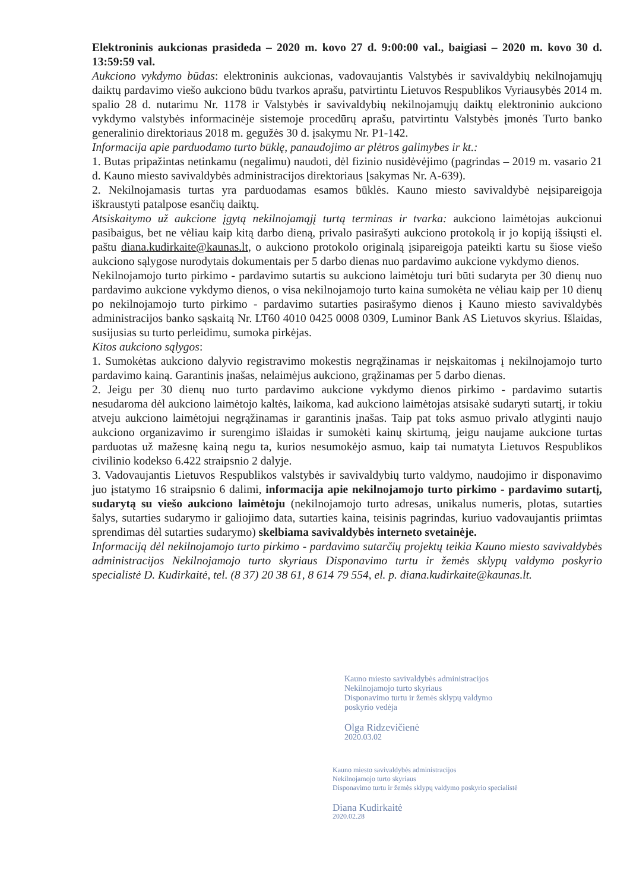Elektroninis aukcionas prasideda – 2020 m. kovo 27 d. 9:00:00 val., baigiasi – 2020 m. kovo 30 d. 13:59:59 val.
Aukciono vykdymo būdas: elektroninis aukcionas, vadovaujantis Valstybės ir savivaldybių nekilnojamųjų daiktų pardavimo viešo aukciono būdu tvarkos aprašu, patvirtintu Lietuvos Respublikos Vyriausybės 2014 m. spalio 28 d. nutarimu Nr. 1178 ir Valstybės ir savivaldybių nekilnojamųjų daiktų elektroninio aukciono vykdymo valstybės informacinėje sistemoje procedūrų aprašu, patvirtintu Valstybės įmonės Turto banko generalinio direktoriaus 2018 m. gegužės 30 d. įsakymu Nr. P1-142.
Informacija apie parduodamo turto būklę, panaudojimo ar plėtros galimybes ir kt.:
1. Butas pripažintas netinkamu (negalimu) naudoti, dėl fizinio nusidėvėjimo (pagrindas – 2019 m. vasario 21 d. Kauno miesto savivaldybės administracijos direktoriaus Įsakymas Nr. A-639).
2. Nekilnojamasis turtas yra parduodamas esamos būklės. Kauno miesto savivaldybė neįsipareigoja iškraustyti patalpose esančių daiktų.
Atsiskaitymo už aukcione įgytą nekilnojamąjį turtą terminas ir tvarka: aukciono laimėtojas aukcionui pasibaigus, bet ne vėliau kaip kitą darbo dieną, privalo pasirašyti aukciono protokolą ir jo kopiją išsiųsti el. paštu diana.kudirkaite@kaunas.lt, o aukciono protokolo originalą įsipareigoja pateikti kartu su šiose viešo aukciono sąlygose nurodytais dokumentais per 5 darbo dienas nuo pardavimo aukcione vykdymo dienos.
Nekilnojamojo turto pirkimo - pardavimo sutartis su aukciono laimėtoju turi būti sudaryta per 30 dienų nuo pardavimo aukcione vykdymo dienos, o visa nekilnojamojo turto kaina sumokėta ne vėliau kaip per 10 dienų po nekilnojamojo turto pirkimo - pardavimo sutarties pasirašymo dienos į Kauno miesto savivaldybės administracijos banko sąskaitą Nr. LT60 4010 0425 0008 0309, Luminor Bank AS Lietuvos skyrius. Išlaidas, susijusias su turto perleidimu, sumoka pirkėjas.
Kitos aukciono sąlygos:
1. Sumokėtas aukciono dalyvio registravimo mokestis negrąžinamas ir neįskaitomas į nekilnojamojo turto pardavimo kainą. Garantinis įnašas, nelaimėjus aukciono, grąžinamas per 5 darbo dienas.
2. Jeigu per 30 dienų nuo turto pardavimo aukcione vykdymo dienos pirkimo - pardavimo sutartis nesudaroma dėl aukciono laimėtojo kaltės, laikoma, kad aukciono laimėtojas atsisakė sudaryti sutartį, ir tokiu atveju aukciono laimėtojui negrąžinamas ir garantinis įnašas. Taip pat toks asmuo privalo atlyginti naujo aukciono organizavimo ir surengimo išlaidas ir sumokėti kainų skirtumą, jeigu naujame aukcione turtas parduotas už mažesnę kainą negu ta, kurios nesumokėjo asmuo, kaip tai numatyta Lietuvos Respublikos civilinio kodekso 6.422 straipsnio 2 dalyje.
3. Vadovaujantis Lietuvos Respublikos valstybės ir savivaldybių turto valdymo, naudojimo ir disponavimo juo įstatymo 16 straipsnio 6 dalimi, informacija apie nekilnojamojo turto pirkimo - pardavimo sutartį, sudarytą su viešo aukciono laimėtoju (nekilnojamojo turto adresas, unikalus numeris, plotas, sutarties šalys, sutarties sudarymo ir galiojimo data, sutarties kaina, teisinis pagrindas, kuriuo vadovaujantis priimtas sprendimas dėl sutarties sudarymo) skelbiama savivaldybės interneto svetainėje.
Informaciją dėl nekilnojamojo turto pirkimo - pardavimo sutarčių projektų teikia Kauno miesto savivaldybės administracijos Nekilnojamojo turto skyriaus Disponavimo turtu ir žemės sklypų valdymo poskyrio specialistė D. Kudirkaitė, tel. (8 37) 20 38 61, 8 614 79 554, el. p. diana.kudirkaite@kaunas.lt.
Kauno miesto savivaldybės administracijos
Nekilnojamojo turto skyriaus
Disponavimo turtu ir žemės sklypų valdymo
poskyrio vedėja
Olga Ridzevičienė
2020.03.02
Kauno miesto savivaldybės administracijos
Nekilnojamojo turto skyriaus
Disponavimo turtu ir žemės sklypų valdymo poskyrio specialistė
Diana Kudirkaitė
2020.02.28